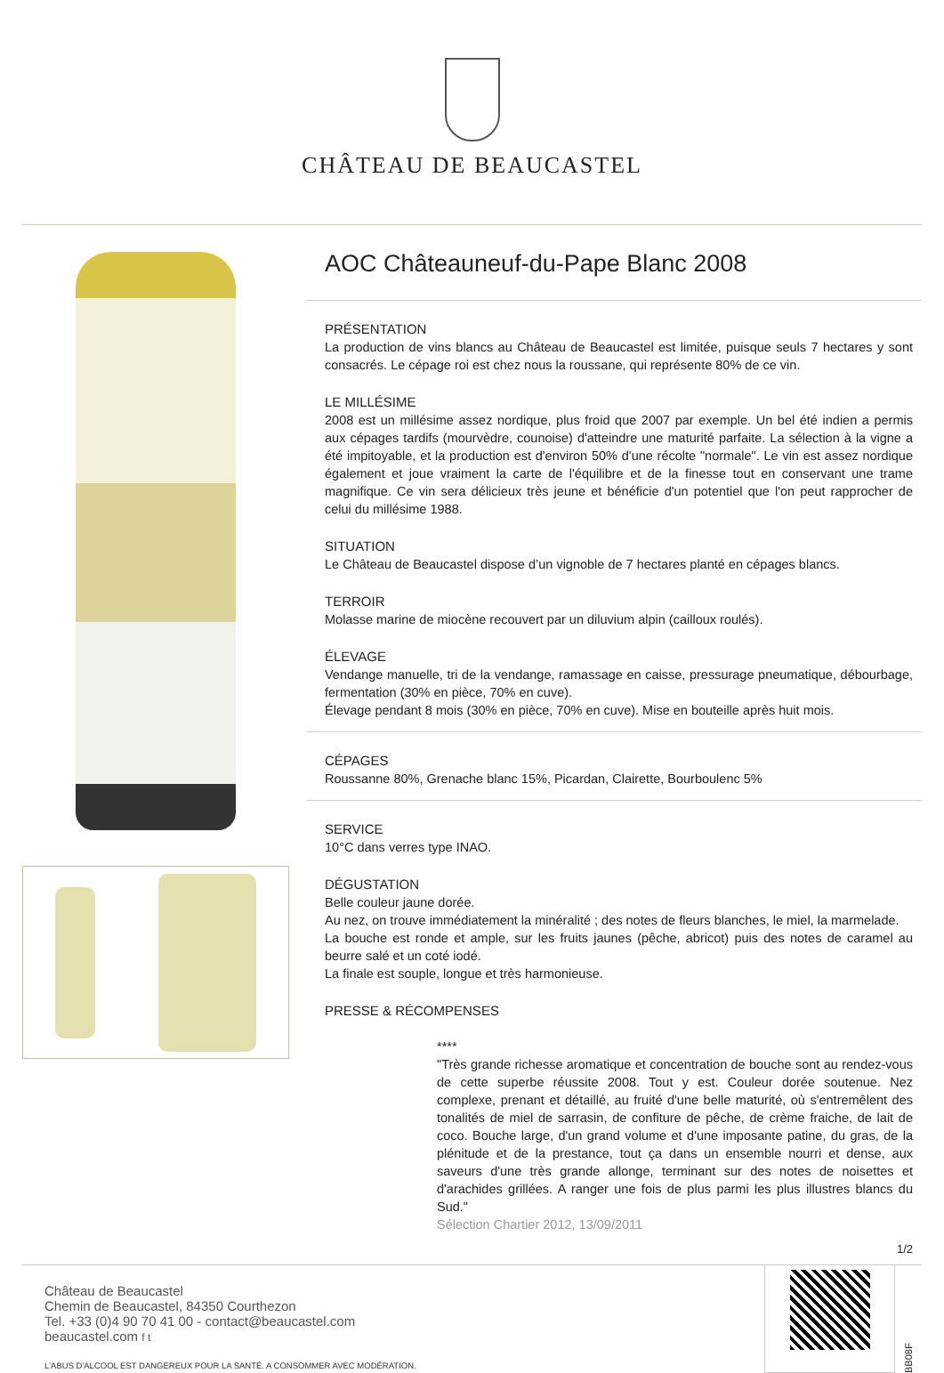CHÂTEAU DE BEAUCASTEL
AOC Châteauneuf-du-Pape Blanc 2008
PRÉSENTATION
La production de vins blancs au Château de Beaucastel est limitée, puisque seuls 7 hectares y sont consacrés. Le cépage roi est chez nous la roussane, qui représente 80% de ce vin.
LE MILLÉSIME
2008 est un millésime assez nordique, plus froid que 2007 par exemple. Un bel été indien a permis aux cépages tardifs (mourvèdre, counoise) d'atteindre une maturité parfaite. La sélection à la vigne a été impitoyable, et la production est d'environ 50% d'une récolte "normale". Le vin est assez nordique également et joue vraiment la carte de l'équilibre et de la finesse tout en conservant une trame magnifique. Ce vin sera délicieux très jeune et bénéficie d'un potentiel que l'on peut rapprocher de celui du millésime 1988.
SITUATION
Le Château de Beaucastel dispose d’un vignoble de 7 hectares planté en cépages blancs.
TERROIR
Molasse marine de miocène recouvert par un diluvium alpin (cailloux roulés).
ÉLEVAGE
Vendange manuelle, tri de la vendange, ramassage en caisse, pressurage pneumatique, débourbage, fermentation (30% en pièce, 70% en cuve).
Élevage pendant 8 mois (30% en pièce, 70% en cuve). Mise en bouteille après huit mois.
CÉPAGES
Roussanne 80%, Grenache blanc 15%, Picardan, Clairette, Bourboulenc 5%
SERVICE
10°C dans verres type INAO.
DÉGUSTATION
Belle couleur jaune dorée.
Au nez, on trouve immédiatement la minéralité ; des notes de fleurs blanches, le miel, la marmelade.
La bouche est ronde et ample, sur les fruits jaunes (pêche, abricot) puis des notes de caramel au beurre salé et un coté iodé.
La finale est souple, longue et très harmonieuse.
PRESSE & RÉCOMPENSES
****
"Très grande richesse aromatique et concentration de bouche sont au rendez-vous de cette superbe réussite 2008. Tout y est. Couleur dorée soutenue. Nez complexe, prenant et détaillé, au fruité d'une belle maturité, où s'entremêlent des tonalités de miel de sarrasin, de confiture de pêche, de crème fraiche, de lait de coco. Bouche large, d'un grand volume et d'une imposante patine, du gras, de la plénitude et de la prestance, tout ça dans un ensemble nourri et dense, aux saveurs d'une très grande allonge, terminant sur des notes de noisettes et d'arachides grillées. A ranger une fois de plus parmi les plus illustres blancs du Sud."
Sélection Chartier 2012, 13/09/2011
1/2
Château de Beaucastel
Chemin de Beaucastel, 84350 Courthezon
Tel. +33 (0)4 90 70 41 00 - contact@beaucastel.com
beaucastel.com f t
L'ABUS D'ALCOOL EST DANGEREUX POUR LA SANTÉ. A CONSOMMER AVEC MODÉRATION.
BB08F